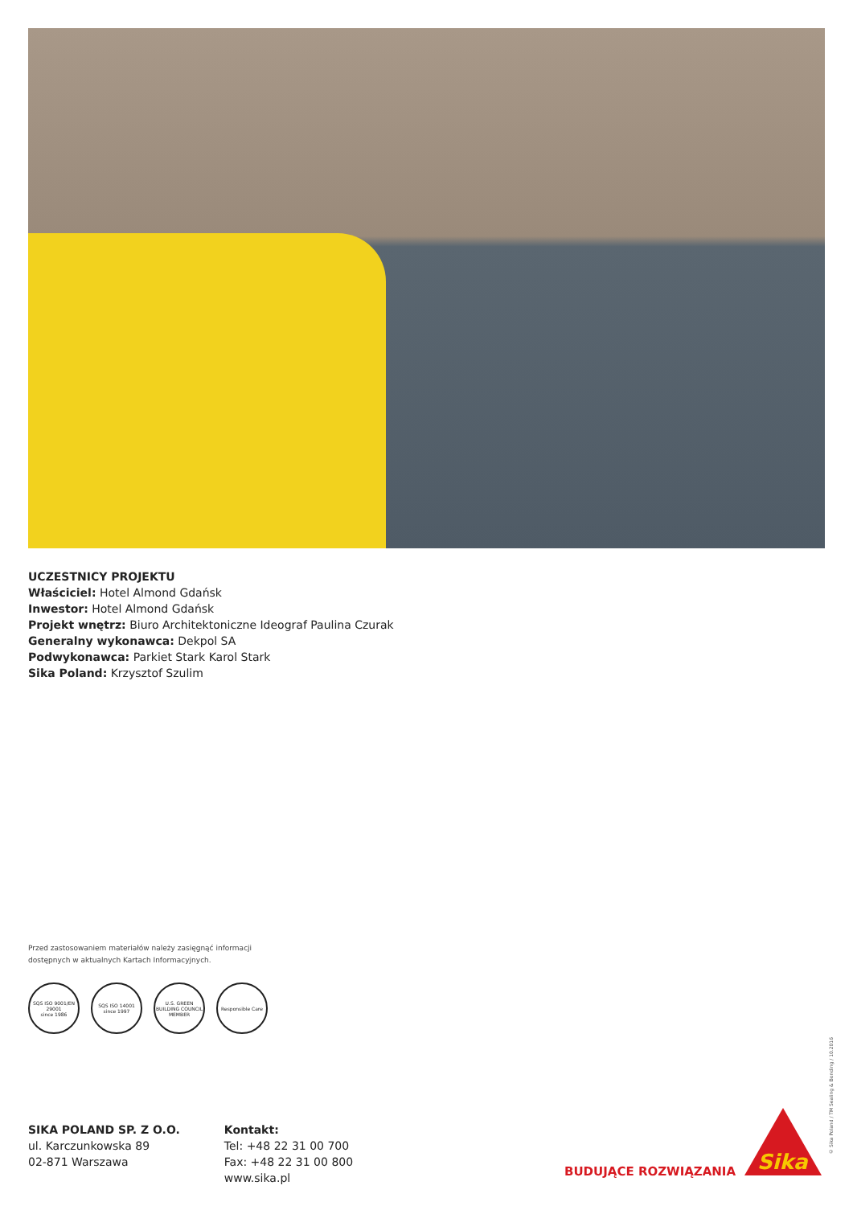UCZESTNICY PROJEKTU
Właściciel: Hotel Almond Gdańsk
Inwestor: Hotel Almond Gdańsk
Projekt wnętrz: Biuro Architektoniczne Ideograf Paulina Czurak
Generalny wykonawca: Dekpol SA
Podwykonawca: Parkiet Stark Karol Stark
Sika Poland: Krzysztof Szulim
Przed zastosowaniem materiałów należy zasięgnąć informacji
dostępnych w aktualnych Kartach Informacyjnych.
SQS ISO 9001/EN 29001
since 1986
SQS ISO 14001
since 1997
U.S. GREEN BUILDING COUNCIL MEMBER
Responsible Care
© Sika Poland / TM Sealing & Bonding / 10.2016
SIKA POLAND SP. Z O.O.
ul. Karczunkowska 89
02-871 Warszawa
Kontakt:
Tel: +48 22 31 00 700
Fax: +48 22 31 00 800
www.sika.pl
BUDUJĄCE ROZWIĄZANIA Sika